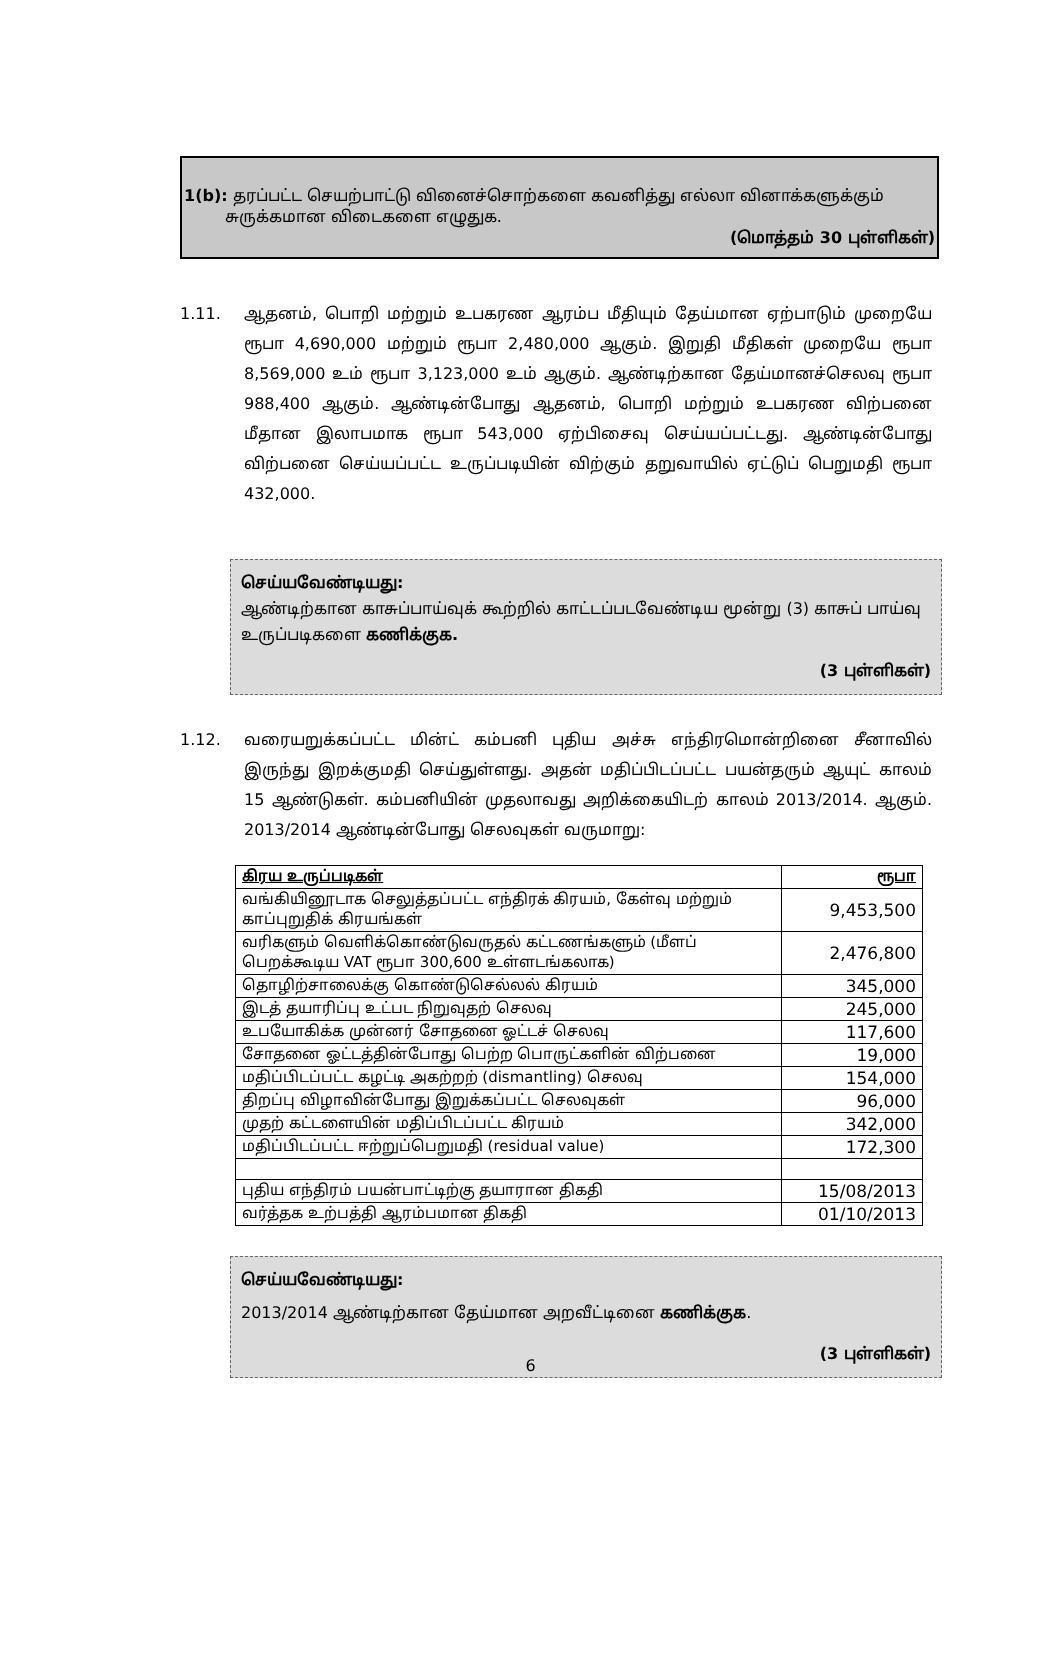1(b): தரப்பட்ட செயற்பாட்டு வினைச்சொற்களை கவனித்து எல்லா வினாக்களுக்கும்
சுருக்கமான விடைகளை எழுதுக.
(மொத்தம் 30 புள்ளிகள்)
1.11. ஆதனம், பொறி மற்றும் உபகரண ஆரம்ப மீதியும் தேய்மான ஏற்பாடும் முறையே ரூபா 4,690,000 மற்றும் ரூபா 2,480,000 ஆகும். இறுதி மீதிகள் முறையே ரூபா 8,569,000 உம் ரூபா 3,123,000 உம் ஆகும். ஆண்டிற்கான தேய்மானச்செலவு ரூபா 988,400 ஆகும். ஆண்டின்போது ஆதனம், பொறி மற்றும் உபகரண விற்பனை மீதான இலாபமாக ரூபா 543,000 ஏற்பிசைவு செய்யப்பட்டது. ஆண்டின்போது விற்பனை செய்யப்பட்ட உருப்படியின் விற்கும் தறுவாயில் ஏட்டுப் பெறுமதி ரூபா 432,000.
செய்யவேண்டியது:
ஆண்டிற்கான காசுப்பாய்வுக் கூற்றில் காட்டப்படவேண்டிய மூன்று (3) காசுப் பாய்வு உருப்படிகளை கணிக்குக.
(3 புள்ளிகள்)
1.12. வரையறுக்கப்பட்ட மின்ட் கம்பனி புதிய அச்சு எந்திரமொன்றினை சீனாவில் இருந்து இறக்குமதி செய்துள்ளது. அதன் மதிப்பிடப்பட்ட பயன்தரும் ஆயுட் காலம் 15 ஆண்டுகள். கம்பனியின் முதலாவது அறிக்கையிடற் காலம் 2013/2014. ஆகும். 2013/2014 ஆண்டின்போது செலவுகள் வருமாறு:
| கிரய உருப்படிகள் | ரூபா |
| --- | --- |
| வங்கியினூடாக செலுத்தப்பட்ட எந்திரக் கிரயம், கேள்வு மற்றும் காப்புறுதிக் கிரயங்கள் | 9,453,500 |
| வரிகளும் வெளிக்கொண்டுவருதல் கட்டணங்களும் (மீளப் பெறக்கூடிய VAT ரூபா 300,600 உள்ளடங்கலாக) | 2,476,800 |
| தொழிற்சாலைக்கு கொண்டுசெல்லல் கிரயம் | 345,000 |
| இடத் தயாரிப்பு உட்பட நிறுவுதற் செலவு | 245,000 |
| உபயோகிக்க முன்னர் சோதனை ஓட்டச் செலவு | 117,600 |
| சோதனை ஓட்டத்தின்போது பெற்ற பொருட்களின் விற்பனை | 19,000 |
| மதிப்பிடப்பட்ட கழட்டி அகற்றற் (dismantling) செலவு | 154,000 |
| திறப்பு விழாவின்போது இறுக்கப்பட்ட செலவுகள் | 96,000 |
| முதற் கட்டளையின் மதிப்பிடப்பட்ட கிரயம் | 342,000 |
| மதிப்பிடப்பட்ட ஈற்றுப்பெறுமதி (residual value) | 172,300 |
| புதிய எந்திரம் பயன்பாட்டிற்கு தயாரான திகதி | 15/08/2013 |
| வர்த்தக உற்பத்தி ஆரம்பமான திகதி | 01/10/2013 |
செய்யவேண்டியது:
2013/2014 ஆண்டிற்கான தேய்மான அறவீட்டினை கணிக்குக.
(3 புள்ளிகள்)
6